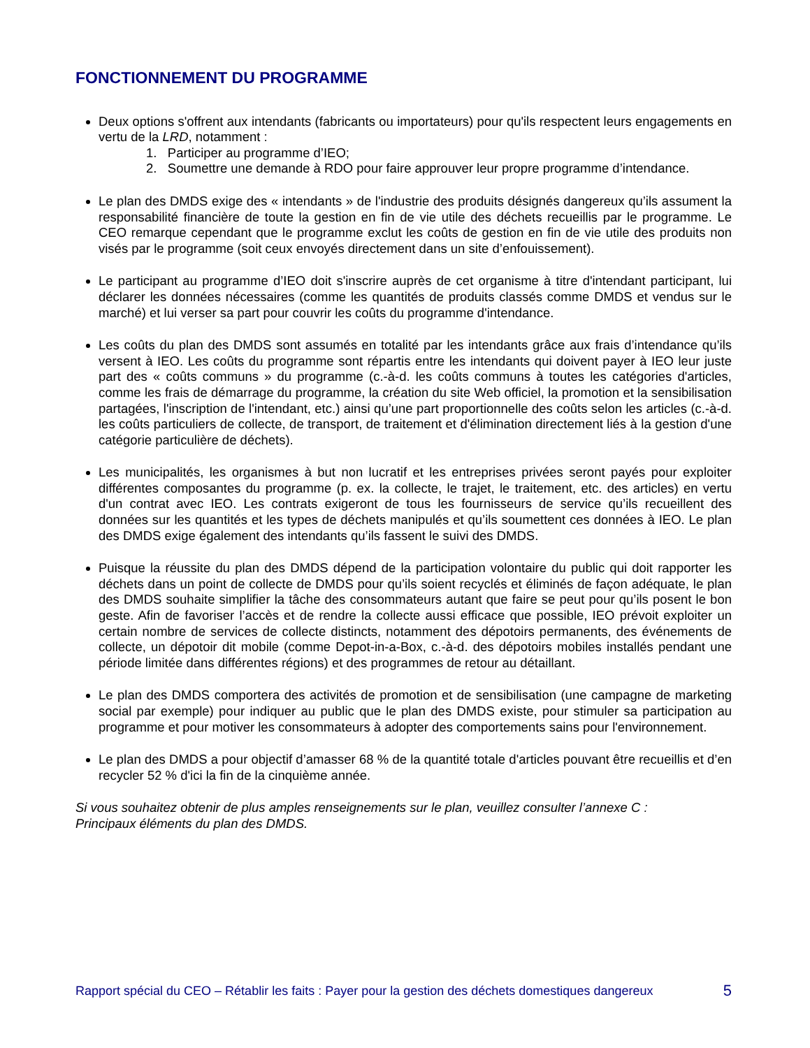FONCTIONNEMENT DU PROGRAMME
Deux options s'offrent aux intendants (fabricants ou importateurs) pour qu'ils respectent leurs engagements en vertu de la LRD, notamment :
1. Participer au programme d’IEO;
2. Soumettre une demande à RDO pour faire approuver leur propre programme d’intendance.
Le plan des DMDS exige des « intendants » de l'industrie des produits désignés dangereux qu’ils assument la responsabilité financière de toute la gestion en fin de vie utile des déchets recueillis par le programme. Le CEO remarque cependant que le programme exclut les coûts de gestion en fin de vie utile des produits non visés par le programme (soit ceux envoyés directement dans un site d’enfouissement).
Le participant au programme d’IEO doit s'inscrire auprès de cet organisme à titre d'intendant participant, lui déclarer les données nécessaires (comme les quantités de produits classés comme DMDS et vendus sur le marché) et lui verser sa part pour couvrir les coûts du programme d'intendance.
Les coûts du plan des DMDS sont assumés en totalité par les intendants grâce aux frais d’intendance qu’ils versent à IEO. Les coûts du programme sont répartis entre les intendants qui doivent payer à IEO leur juste part des « coûts communs » du programme (c.-à-d. les coûts communs à toutes les catégories d'articles, comme les frais de démarrage du programme, la création du site Web officiel, la promotion et la sensibilisation partagées, l'inscription de l'intendant, etc.) ainsi qu’une part proportionnelle des coûts selon les articles (c.-à-d. les coûts particuliers de collecte, de transport, de traitement et d'élimination directement liés à la gestion d'une catégorie particulière de déchets).
Les municipalités, les organismes à but non lucratif et les entreprises privées seront payés pour exploiter différentes composantes du programme (p. ex. la collecte, le trajet, le traitement, etc. des articles) en vertu d'un contrat avec IEO. Les contrats exigeront de tous les fournisseurs de service qu’ils recueillent des données sur les quantités et les types de déchets manipulés et qu’ils soumettent ces données à IEO. Le plan des DMDS exige également des intendants qu’ils fassent le suivi des DMDS.
Puisque la réussite du plan des DMDS dépend de la participation volontaire du public qui doit rapporter les déchets dans un point de collecte de DMDS pour qu’ils soient recyclés et éliminés de façon adéquate, le plan des DMDS souhaite simplifier la tâche des consommateurs autant que faire se peut pour qu’ils posent le bon geste. Afin de favoriser l’accès et de rendre la collecte aussi efficace que possible, IEO prévoit exploiter un certain nombre de services de collecte distincts, notamment des dépotoirs permanents, des événements de collecte, un dépotoir dit mobile (comme Depot-in-a-Box, c.-à-d. des dépotoirs mobiles installés pendant une période limitée dans différentes régions) et des programmes de retour au détaillant.
Le plan des DMDS comportera des activités de promotion et de sensibilisation (une campagne de marketing social par exemple) pour indiquer au public que le plan des DMDS existe, pour stimuler sa participation au programme et pour motiver les consommateurs à adopter des comportements sains pour l'environnement.
Le plan des DMDS a pour objectif d’amasser 68 % de la quantité totale d'articles pouvant être recueillis et d’en recycler 52 % d'ici la fin de la cinquième année.
Si vous souhaitez obtenir de plus amples renseignements sur le plan, veuillez consulter l’annexe C :
Principaux éléments du plan des DMDS.
Rapport spécial du CEO – Rétablir les faits : Payer pour la gestion des déchets domestiques dangereux 5